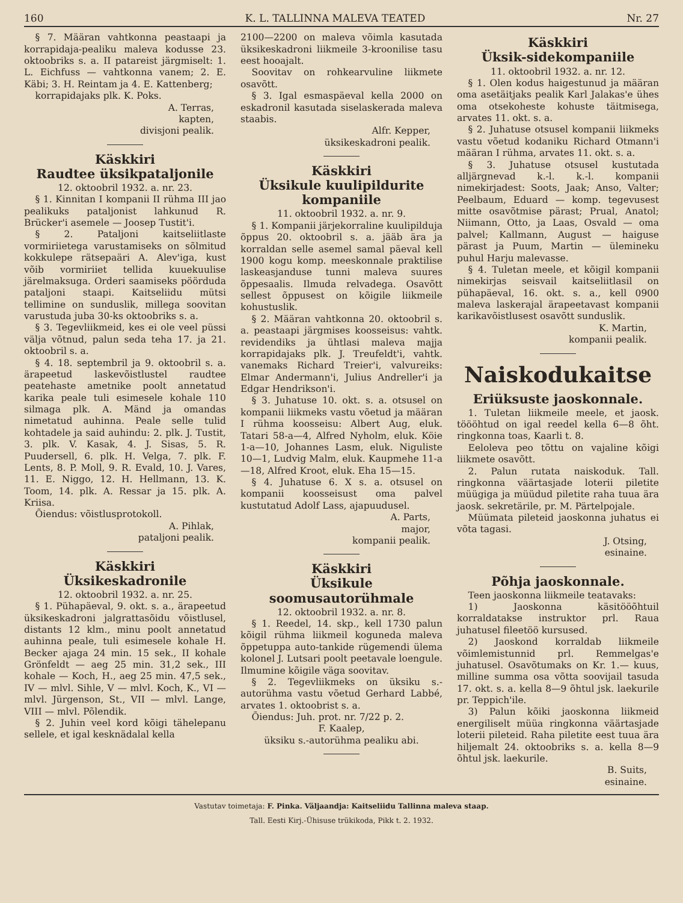160 K. L. TALLINNA MALEVA TEATED Nr. 27
§ 7. Määran vahtkonna peastaapi ja korrapidaja-pealiku maleva kodusse 23. oktoobriks s. a. II patareist järgmiselt: 1. L. Eichfuss — vahtkonna vanem; 2. E. Käbi; 3. H. Reintam ja 4. E. Kattenberg;
korrapidajaks plk. K. Poks.
A. Terras,
kapten,
divisjoni pealik.
Käskkiri
Raudtee üksikpataljonile
12. oktoobril 1932. a. nr. 23.
§ 1. Kinnitan I kompanii II rühma III jao pealikuks pataljonist lahkunud R. Brücker'i asemele — Joosep Tustit'i.
§ 2. Pataljoni kaitseliitlaste vormiriietega varustamiseks on sõlmitud kokkulepe rätsepaäri A. Alev'iga, kust võib vormiriiet tellida kuuekuulise järelmaksuga. Orderi saamiseks pöörduda pataljoni staapi. Kaitseliidu mütsi tellimine on sunduslik, millega soovitan varustuda juba 30-ks oktoobriks s. a.
§ 3. Tegevliikmeid, kes ei ole veel püssi välja võtnud, palun seda teha 17. ja 21. oktoobril s. a.
§ 4. 18. septembril ja 9. oktoobril s. a. ärapeetud laskevõistlustel raudtee peatehaste ametnike poolt annetatud karika peale tuli esimesele kohale 110 silmaga plk. A. Mänd ja omandas nimetatud auhinna. Peale selle tulid kohtadele ja said auhindu: 2. plk. J. Tustit, 3. plk. V. Kasak, 4. J. Sisas, 5. R. Puudersell, 6. plk. H. Velga, 7. plk. F. Lents, 8. P. Moll, 9. R. Evald, 10. J. Vares, 11. E. Niggo, 12. H. Hellmann, 13. K. Toom, 14. plk. A. Ressar ja 15. plk. A. Kriisa.
Õiendus: võistlusprotokoll.
A. Pihlak,
pataljoni pealik.
Käskkiri
Üksikeskadronile
12. oktoobril 1932. a. nr. 25.
§ 1. Pühapäeval, 9. okt. s. a., ärapeetud üksikeskadroni jalgrattasõidu võistlusel, distants 12 klm., minu poolt annetatud auhinna peale, tuli esimesele kohale H. Becker ajaga 24 min. 15 sek., II kohale Grönfeldt — aeg 25 min. 31,2 sek., III kohale — Koch, H., aeg 25 min. 47,5 sek., IV — mlvl. Sihle, V — mlvl. Koch, K., VI — mlvl. Jürgenson, St., VII — mlvl. Lange, VIII — mlvl. Põlendik.
§ 2. Juhin veel kord kõigi tähelepanu sellele, et igal kesknädalal kella
2100—2200 on maleva võimla kasutada üksikeskadroni liikmeile 3-kroonilise tasu eest hooajalt.
Soovitav on rohkearvuline liikmete osavõtt.
§ 3. Igal esmaspäeval kella 2000 on eskadronil kasutada siselaskerada maleva staabis.
Alfr. Kepper,
üksikeskadroni pealik.
Käskkiri
Üksikule kuulipildurite kompaniile
11. oktoobril 1932. a. nr. 9.
§ 1. Kompanii järjekorraline kuulipilduja õppus 20. oktoobril s. a. jääb ära ja korraldan selle asemel samal päeval kell 1900 kogu komp. meeskonnale praktilise laskeasjanduse tunni maleva suures õppesaalis. Ilmuda relvadega. Osavõtt sellest õppusest on kõigile liikmeile kohustuslik.
§ 2. Määran vahtkonna 20. oktoobril s. a. peastaapi järgmises koosseisus: vahtk. revidendiks ja ühtlasi maleva majja korrapidajaks plk. J. Treufeldt'i, vahtk. vanemaks Richard Treier'i, valvureiks: Elmar Andermann'i, Julius Andreller'i ja Edgar Hendrikson'i.
§ 3. Juhatuse 10. okt. s. a. otsusel on kompanii liikmeks vastu võetud ja määran I rühma koosseisu: Albert Aug, eluk. Tatari 58-a—4, Alfred Nyholm, eluk. Köie 1-a—10, Johannes Lasm, eluk. Niguliste 10—1, Ludvig Malm, eluk. Kaupmehe 11-a—18, Alfred Kroot, eluk. Eha 15—15.
§ 4. Juhatuse 6. X s. a. otsusel on kompanii koosseisust oma palvel kustutatud Adolf Lass, ajapuudusel.
A. Parts,
major,
kompanii pealik.
Käskkiri
Üksikule soomusautorühmale
12. oktoobril 1932. a. nr. 8.
§ 1. Reedel, 14. skp., kell 1730 palun kõigil rühma liikmeil koguneda maleva õppetuppa auto-tankide rügemendi ülema kolonel J. Lutsari poolt peetavale loengule. Ilmumine kõigile väga soovitav.
§ 2. Tegevliikmeks on üksiku s.-autorühma vastu võetud Gerhard Labbé, arvates 1. oktoobrist s. a.
Õiendus: Juh. prot. nr. 7/22 p. 2.
F. Kaalep,
üksiku s.-autorühma pealiku abi.
Käskkiri
Üksik-sidekompaniile
11. oktoobril 1932. a. nr. 12.
§ 1. Olen kodus haigestunud ja määran oma asetäitjaks pealik Karl Jalakas'e ühes oma otsekoheste kohuste täitmisega, arvates 11. okt. s. a.
§ 2. Juhatuse otsusel kompanii liikmeks vastu võetud kodaniku Richard Otmann'i määran I rühma, arvates 11. okt. s. a.
§ 3. Juhatuse otsusel kustutada alljärgnevad k.-l. k.-l. kompanii nimekirjadest: Soots, Jaak; Anso, Valter; Peelbaum, Eduard — komp. tegevusest mitte osavõtmise pärast; Prual, Anatol; Niimann, Otto, ja Laas, Osvald — oma palvel; Kallmann, August — haiguse pärast ja Puum, Martin — ülemineku puhul Harju malevasse.
§ 4. Tuletan meele, et kõigil kompanii nimekirjas seisvail kaitseliitlasil on pühapäeval, 16. okt. s. a., kell 0900 maleva laskerajal ärapeetavast kompanii karikavõistlusest osavõtt sunduslik.
K. Martin,
kompanii pealik.
Naiskodukaitse
Eriüksuste jaoskonnale.
1. Tuletan liikmeile meele, et jaosk. töööhtud on igal reedel kella 6—8 õht. ringkonna toas, Kaarli t. 8.
Eeloleva peo tõttu on vajaline kõigi liikmete osavõtt.
2. Palun rutata naiskoduk. Tall. ringkonna väärtasjade loterii piletite müügiga ja müüdud piletite raha tuua ära jaosk. sekretärile, pr. M. Pärtelpojale.
Müümata pileteid jaoskonna juhatus ei võta tagasi.
J. Otsing,
esinaine.
Põhja jaoskonnale.
Teen jaoskonna liikmeile teatavaks:
1) Jaoskonna käsitööõhtuil korraldatakse instruktor prl. Raua juhatusel fileetöö kursused.
2) Jaoskond korraldab liikmeile võimlemistunnid prl. Remmelgas'e juhatusel. Osavõtumaks on Kr. 1.— kuus, milline summa osa võtta soovijail tasuda 17. okt. s. a. kella 8—9 õhtul jsk. laekurile pr. Teppich'ile.
3) Palun kõiki jaoskonna liikmeid energiliselt müüa ringkonna väärtasjade loterii pileteid. Raha piletite eest tuua ära hiljemalt 24. oktoobriks s. a. kella 8—9 õhtul jsk. laekurile.
B. Suits,
esinaine.
Vastutav toimetaja: F. Pinka. Väljaandja: Kaitseliidu Tallinna maleva staap.
Tall. Eesti Kirj.-Ühisuse trükikoda, Pikk t. 2. 1932.